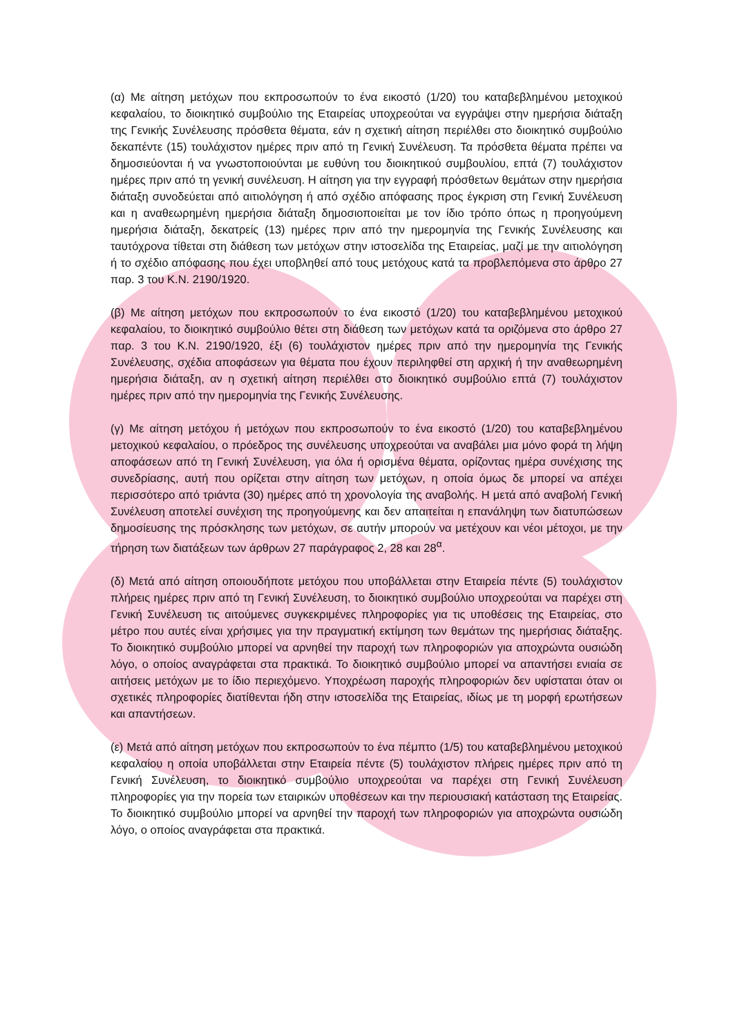(α) Με αίτηση μετόχων που εκπροσωπούν το ένα εικοστό (1/20) του καταβεβλημένου μετοχικού κεφαλαίου, το διοικητικό συμβούλιο της Εταιρείας υποχρεούται να εγγράψει στην ημερήσια διάταξη της Γενικής Συνέλευσης πρόσθετα θέματα, εάν η σχετική αίτηση περιέλθει στο διοικητικό συμβούλιο δεκαπέντε (15) τουλάχιστον ημέρες πριν από τη Γενική Συνέλευση. Τα πρόσθετα θέματα πρέπει να δημοσιεύονται ή να γνωστοποιούνται με ευθύνη του διοικητικού συμβουλίου, επτά (7) τουλάχιστον ημέρες πριν από τη γενική συνέλευση. Η αίτηση για την εγγραφή πρόσθετων θεμάτων στην ημερήσια διάταξη συνοδεύεται από αιτιολόγηση ή από σχέδιο απόφασης προς έγκριση στη Γενική Συνέλευση και η αναθεωρημένη ημερήσια διάταξη δημοσιοποιείται με τον ίδιο τρόπο όπως η προηγούμενη ημερήσια διάταξη, δεκατρείς (13) ημέρες πριν από την ημερομηνία της Γενικής Συνέλευσης και ταυτόχρονα τίθεται στη διάθεση των μετόχων στην ιστοσελίδα της Εταιρείας, μαζί με την αιτιολόγηση ή το σχέδιο απόφασης που έχει υποβληθεί από τους μετόχους κατά τα προβλεπόμενα στο άρθρο 27 παρ. 3 του Κ.Ν. 2190/1920.
(β) Με αίτηση μετόχων που εκπροσωπούν το ένα εικοστό (1/20) του καταβεβλημένου μετοχικού κεφαλαίου, το διοικητικό συμβούλιο θέτει στη διάθεση των μετόχων κατά τα οριζόμενα στο άρθρο 27 παρ. 3 του Κ.Ν. 2190/1920, έξι (6) τουλάχιστον ημέρες πριν από την ημερομηνία της Γενικής Συνέλευσης, σχέδια αποφάσεων για θέματα που έχουν περιληφθεί στη αρχική ή την αναθεωρημένη ημερήσια διάταξη, αν η σχετική αίτηση περιέλθει στο διοικητικό συμβούλιο επτά (7) τουλάχιστον ημέρες πριν από την ημερομηνία της Γενικής Συνέλευσης.
(γ) Με αίτηση μετόχου ή μετόχων που εκπροσωπούν το ένα εικοστό (1/20) του καταβεβλημένου μετοχικού κεφαλαίου, ο πρόεδρος της συνέλευσης υποχρεούται να αναβάλει μια μόνο φορά τη λήψη αποφάσεων από τη Γενική Συνέλευση, για όλα ή ορισμένα θέματα, ορίζοντας ημέρα συνέχισης της συνεδρίασης, αυτή που ορίζεται στην αίτηση των μετόχων, η οποία όμως δε μπορεί να απέχει περισσότερο από τριάντα (30) ημέρες από τη χρονολογία της αναβολής. Η μετά από αναβολή Γενική Συνέλευση αποτελεί συνέχιση της προηγούμενης και δεν απαιτείται η επανάληψη των διατυπώσεων δημοσίευσης της πρόσκλησης των μετόχων, σε αυτήν μπορούν να μετέχουν και νέοι μέτοχοι, με την τήρηση των διατάξεων των άρθρων 27 παράγραφος 2, 28 και 28<sup>α</sup>.
(δ) Μετά από αίτηση οποιουδήποτε μετόχου που υποβάλλεται στην Εταιρεία πέντε (5) τουλάχιστον πλήρεις ημέρες πριν από τη Γενική Συνέλευση, το διοικητικό συμβούλιο υποχρεούται να παρέχει στη Γενική Συνέλευση τις αιτούμενες συγκεκριμένες πληροφορίες για τις υποθέσεις της Εταιρείας, στο μέτρο που αυτές είναι χρήσιμες για την πραγματική εκτίμηση των θεμάτων της ημερήσιας διάταξης. Το διοικητικό συμβούλιο μπορεί να αρνηθεί την παροχή των πληροφοριών για αποχρώντα ουσιώδη λόγο, ο οποίος αναγράφεται στα πρακτικά. Το διοικητικό συμβούλιο μπορεί να απαντήσει ενιαία σε αιτήσεις μετόχων με το ίδιο περιεχόμενο. Υποχρέωση παροχής πληροφοριών δεν υφίσταται όταν οι σχετικές πληροφορίες διατίθενται ήδη στην ιστοσελίδα της Εταιρείας, ιδίως με τη μορφή ερωτήσεων και απαντήσεων.
(ε) Μετά από αίτηση μετόχων που εκπροσωπούν το ένα πέμπτο (1/5) του καταβεβλημένου μετοχικού κεφαλαίου η οποία υποβάλλεται στην Εταιρεία πέντε (5) τουλάχιστον πλήρεις ημέρες πριν από τη Γενική Συνέλευση, το διοικητικό συμβούλιο υποχρεούται να παρέχει στη Γενική Συνέλευση πληροφορίες για την πορεία των εταιρικών υποθέσεων και την περιουσιακή κατάσταση της Εταιρείας. Το διοικητικό συμβούλιο μπορεί να αρνηθεί την παροχή των πληροφοριών για αποχρώντα ουσιώδη λόγο, ο οποίος αναγράφεται στα πρακτικά.